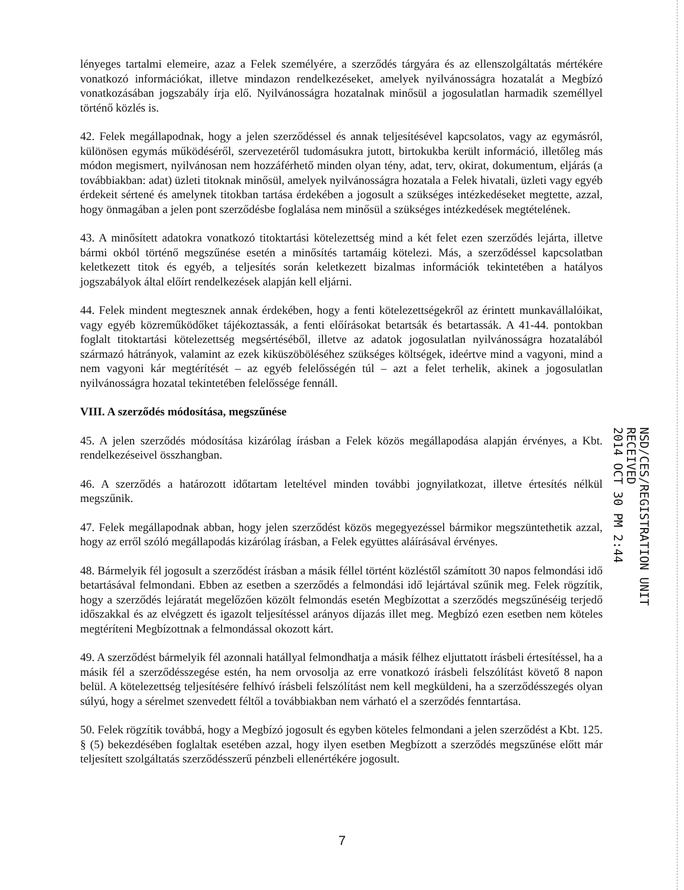lényeges tartalmi elemeire, azaz a Felek személyére, a szerződés tárgyára és az ellenszolgáltatás mértékére vonatkozó információkat, illetve mindazon rendelkezéseket, amelyek nyilvánosságra hozatalát a Megbízó vonatkozásában jogszabály írja elő. Nyilvánosságra hozatalnak minősül a jogosulatlan harmadik személlyel történő közlés is.
42. Felek megállapodnak, hogy a jelen szerződéssel és annak teljesítésével kapcsolatos, vagy az egymásról, különösen egymás működéséről, szervezetéről tudomásukra jutott, birtokukba került információ, illetőleg más módon megismert, nyilvánosan nem hozzáférhető minden olyan tény, adat, terv, okirat, dokumentum, eljárás (a továbbiakban: adat) üzleti titoknak minősül, amelyek nyilvánosságra hozatala a Felek hivatali, üzleti vagy egyéb érdekeit sértené és amelynek titokban tartása érdekében a jogosult a szükséges intézkedéseket megtette, azzal, hogy önmagában a jelen pont szerződésbe foglalása nem minősül a szükséges intézkedések megtételének.
43. A minősített adatokra vonatkozó titoktartási kötelezettség mind a két felet ezen szerződés lejárta, illetve bármi okból történő megszűnése esetén a minősítés tartamáig kötelezi. Más, a szerződéssel kapcsolatban keletkezett titok és egyéb, a teljesítés során keletkezett bizalmas információk tekintetében a hatályos jogszabályok által előírt rendelkezések alapján kell eljárni.
44. Felek mindent megtesznek annak érdekében, hogy a fenti kötelezettségekről az érintett munkavállalóikat, vagy egyéb közreműködőket tájékoztassák, a fenti előírásokat betartsák és betartassák. A 41-44. pontokban foglalt titoktartási kötelezettség megsértéséből, illetve az adatok jogosulatlan nyilvánosságra hozatalából származó hátrányok, valamint az ezek kiküszöböléséhez szükséges költségek, ideértve mind a vagyoni, mind a nem vagyoni kár megtérítését – az egyéb felelősségén túl – azt a felet terhelik, akinek a jogosulatlan nyilvánosságra hozatal tekintetében felelőssége fennáll.
VIII. A szerződés módosítása, megszűnése
45. A jelen szerződés módosítása kizárólag írásban a Felek közös megállapodása alapján érvényes, a Kbt. rendelkezéseivel összhangban.
46. A szerződés a határozott időtartam leteltével minden további jognyilatkozat, illetve értesítés nélkül megszűnik.
47. Felek megállapodnak abban, hogy jelen szerződést közös megegyezéssel bármikor megszüntethetik azzal, hogy az erről szóló megállapodás kizárólag írásban, a Felek együttes aláírásával érvényes.
48. Bármelyik fél jogosult a szerződést írásban a másik féllel történt közléstől számított 30 napos felmondási idő betartásával felmondani. Ebben az esetben a szerződés a felmondási idő lejártával szűnik meg. Felek rögzítik, hogy a szerződés lejáratát megelőzően közölt felmondás esetén Megbízottat a szerződés megszűnéséig terjedő időszakkal és az elvégzett és igazolt teljesítéssel arányos díjazás illet meg. Megbízó ezen esetben nem köteles megtéríteni Megbízottnak a felmondással okozott kárt.
49. A szerződést bármelyik fél azonnali hatállyal felmondhatja a másik félhez eljuttatott írásbeli értesítéssel, ha a másik fél a szerződésszegése estén, ha nem orvosolja az erre vonatkozó írásbeli felszólítást követő 8 napon belül. A kötelezettség teljesítésére felhívó írásbeli felszólítást nem kell megküldeni, ha a szerződésszegés olyan súlyú, hogy a sérelmet szenvedett féltől a továbbiakban nem várható el a szerződés fenntartása.
50. Felek rögzítik továbbá, hogy a Megbízó jogosult és egyben köteles felmondani a jelen szerződést a Kbt. 125. § (5) bekezdésében foglaltak esetében azzal, hogy ilyen esetben Megbízott a szerződés megszűnése előtt már teljesített szolgáltatás szerződésszerű pénzbeli ellenértékére jogosult.
NSD/CES/REGISTRATION UNIT
RECEIVED
2014 OCT 30 PM 2:44
7